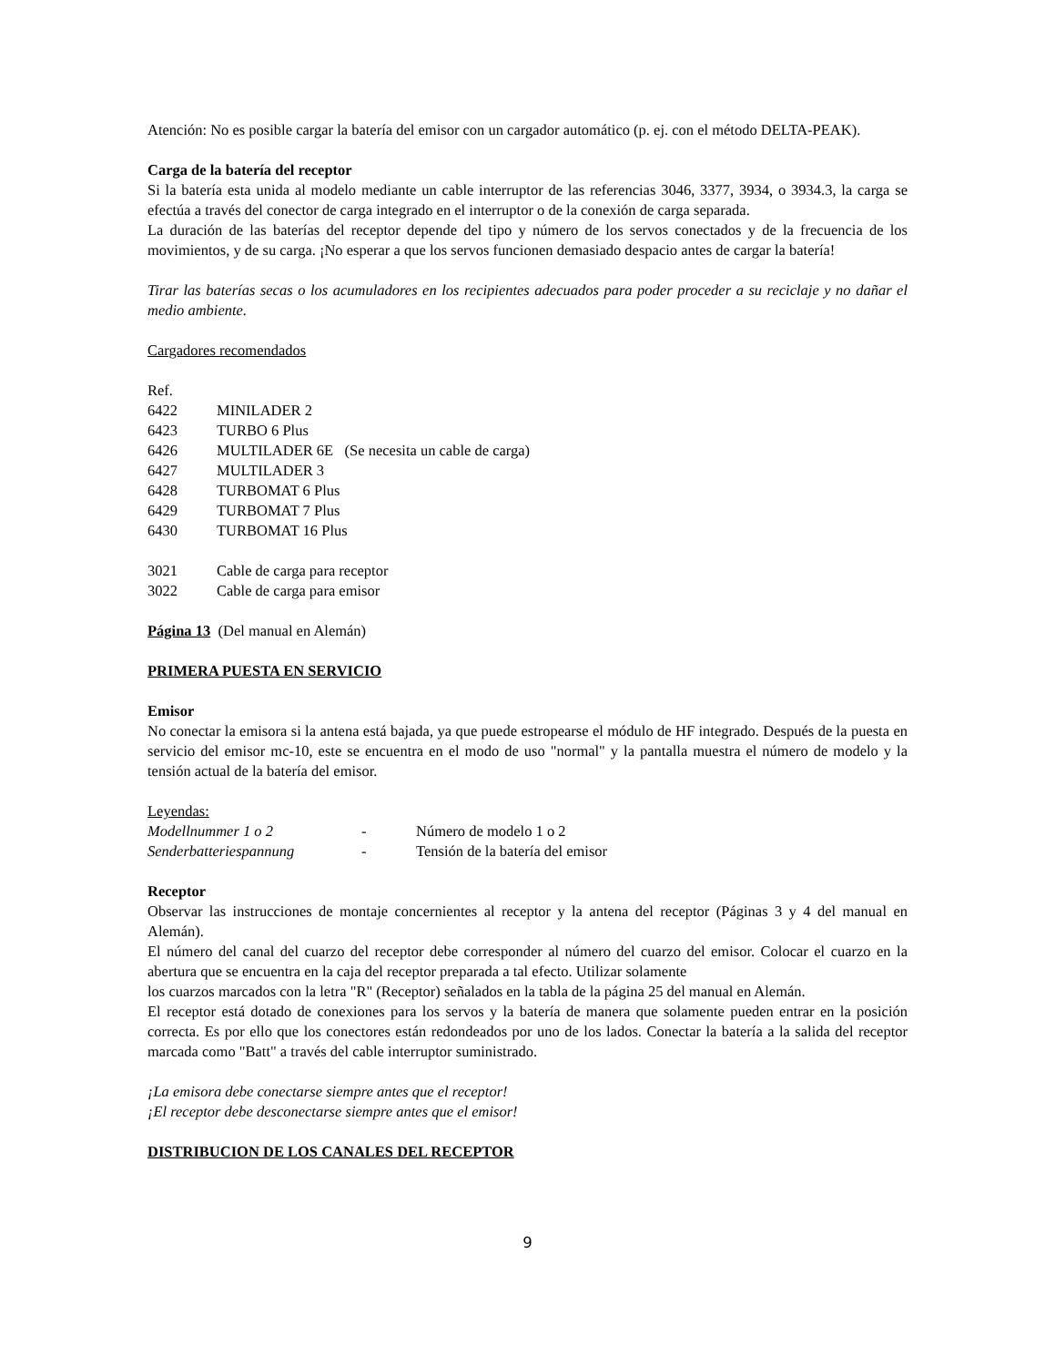Atención: No es posible cargar la batería del emisor con un cargador automático (p. ej. con el método DELTA-PEAK).
Carga de la batería del receptor
Si la batería esta unida al modelo mediante un cable interruptor de las referencias 3046, 3377, 3934, o 3934.3, la carga se efectúa a través del conector de carga integrado en el interruptor o de la conexión de carga separada.
La duración de las baterías del receptor depende del tipo y número de los servos conectados y de la frecuencia de los movimientos, y de su carga. ¡No esperar a que los servos funcionen demasiado despacio antes de cargar la batería!
Tirar las baterías secas o los acumuladores en los recipientes adecuados para poder proceder a su reciclaje y no dañar el medio ambiente.
Cargadores recomendados
Ref.
6422 MINILADER 2
6423 TURBO 6 Plus
6426 MULTILADER 6E (Se necesita un cable de carga)
6427 MULTILADER 3
6428 TURBOMAT 6 Plus
6429 TURBOMAT 7 Plus
6430 TURBOMAT 16 Plus
3021 Cable de carga para receptor
3022 Cable de carga para emisor
Página 13 (Del manual en Alemán)
PRIMERA PUESTA EN SERVICIO
Emisor
No conectar la emisora si la antena está bajada, ya que puede estropearse el módulo de HF integrado. Después de la puesta en servicio del emisor mc-10, este se encuentra en el modo de uso "normal" y la pantalla muestra el número de modelo y la tensión actual de la batería del emisor.
Leyendas:
Modellnummer 1 o 2 - Número de modelo 1 o 2
Senderbatteriespannung - Tensión de la batería del emisor
Receptor
Observar las instrucciones de montaje concernientes al receptor y la antena del receptor (Páginas 3 y 4 del manual en Alemán).
El número del canal del cuarzo del receptor debe corresponder al número del cuarzo del emisor. Colocar el cuarzo en la abertura que se encuentra en la caja del receptor preparada a tal efecto. Utilizar solamente
los cuarzos marcados con la letra "R" (Receptor) señalados en la tabla de la página 25 del manual en Alemán.
El receptor está dotado de conexiones para los servos y la batería de manera que solamente pueden entrar en la posición correcta. Es por ello que los conectores están redondeados por uno de los lados. Conectar la batería a la salida del receptor marcada como "Batt" a través del cable interruptor suministrado.
¡La emisora debe conectarse siempre antes que el receptor!
¡El receptor debe desconectarse siempre antes que el emisor!
DISTRIBUCION DE LOS CANALES DEL RECEPTOR
9